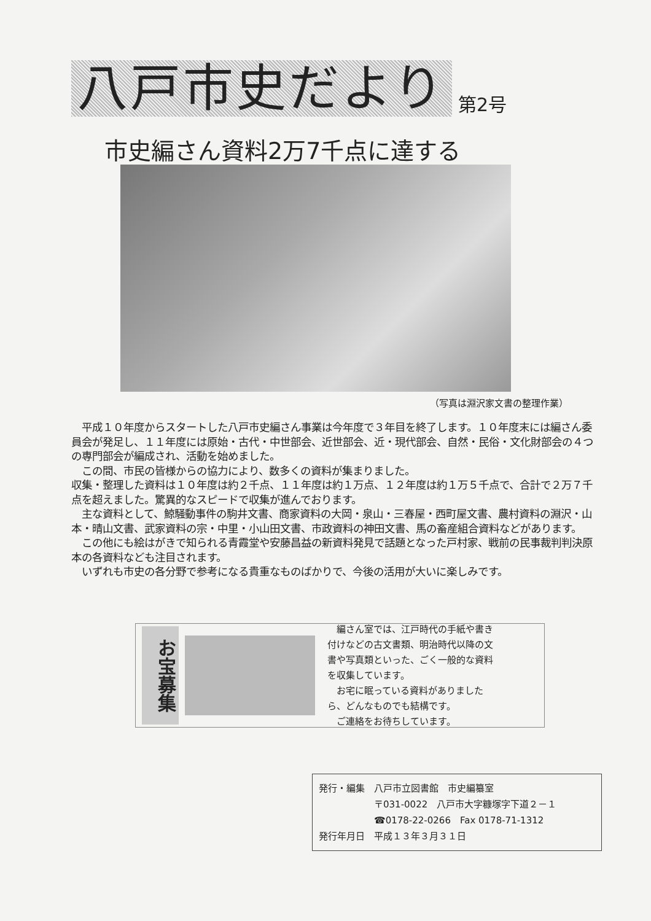八戸市史だより
第2号
市史編さん資料2万7千点に達する
（写真は淵沢家文書の整理作業）
　平成１０年度からスタートした八戸市史編さん事業は今年度で３年目を終了します。１０年度末には編さん委員会が発足し、１１年度には原始・古代・中世部会、近世部会、近・現代部会、自然・民俗・文化財部会の４つの専門部会が編成され、活動を始めました。
　この間、市民の皆様からの協力により、数多くの資料が集まりました。
収集・整理した資料は１０年度は約２千点、１１年度は約１万点、１２年度は約１万５千点で、合計で２万７千点を超えました。驚異的なスピードで収集が進んでおります。
　主な資料として、鯨騒動事件の駒井文書、商家資料の大岡・泉山・三春屋・西町屋文書、農村資料の淵沢・山本・晴山文書、武家資料の宗・中里・小山田文書、市政資料の神田文書、馬の畜産組合資料などがあります。
　この他にも絵はがきで知られる青霞堂や安藤昌益の新資料発見で話題となった戸村家、戦前の民事裁判判決原本の各資料なども注目されます。
　いずれも市史の各分野で参考になる貴重なものばかりで、今後の活用が大いに楽しみです。
お宝募集
　編さん室では、江戸時代の手紙や書き付けなどの古文書類、明治時代以降の文書や写真類といった、ごく一般的な資料を収集しています。
　お宅に眠っている資料がありましたら、どんなものでも結構です。
　ご連絡をお待ちしています。
発行・編集　八戸市立図書館　市史編纂室
　　　　　　〒031-0022　八戸市大字糠塚字下道２－１
　　　　　　☎0178-22-0266　Fax 0178-71-1312
発行年月日　平成１３年３月３１日